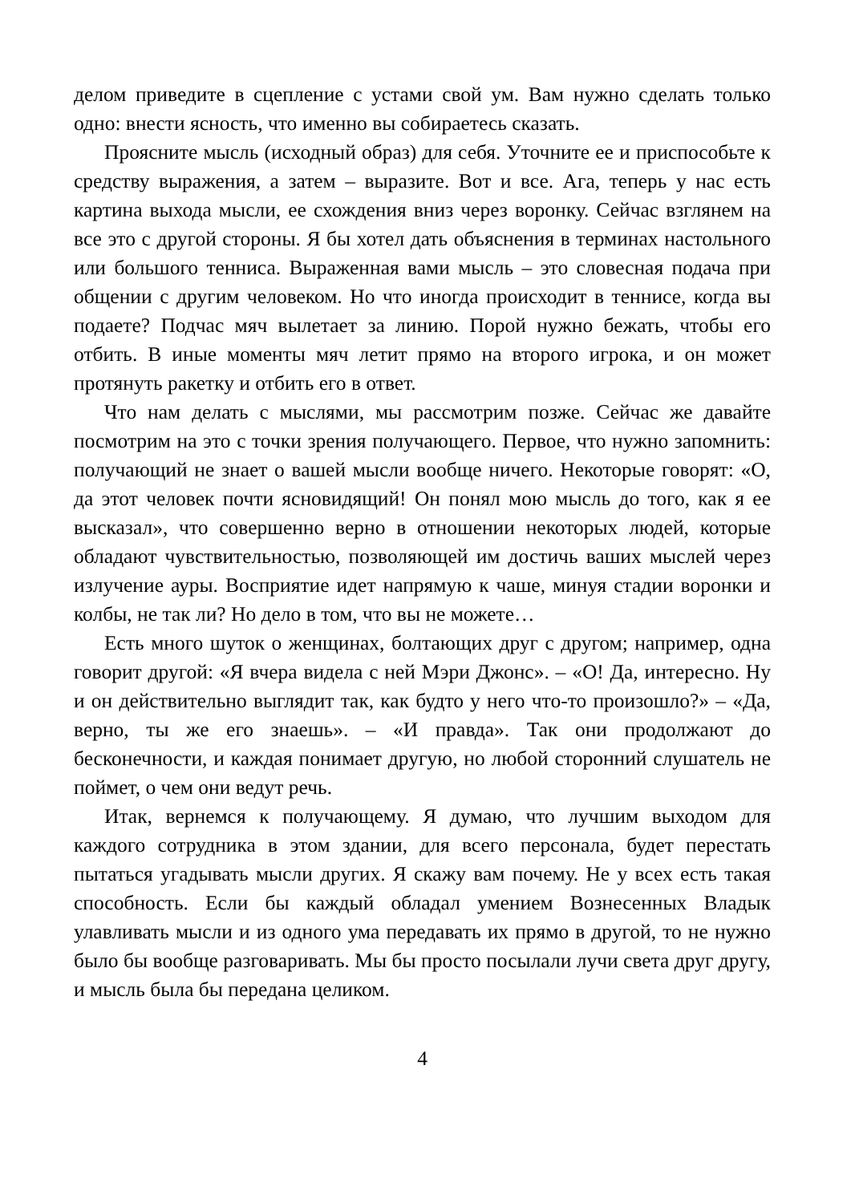делом приведите в сцепление с устами свой ум. Вам нужно сделать только одно: внести ясность, что именно вы собираетесь сказать.
Проясните мысль (исходный образ) для себя. Уточните ее и приспособьте к средству выражения, а затем – выразите. Вот и все. Ага, теперь у нас есть картина выхода мысли, ее схождения вниз через воронку. Сейчас взглянем на все это с другой стороны. Я бы хотел дать объяснения в терминах настольного или большого тен­ниса. Выраженная вами мысль – это словесная подача при обще­нии с другим человеком. Но что иногда происходит в теннисе, когда вы подаете? Подчас мяч вылетает за линию. Порой нужно бежать, чтобы его отбить. В иные моменты мяч летит прямо на второго игрока, и он может протянуть ракетку и отбить его в ответ.
Что нам делать с мыслями, мы рассмотрим позже. Сейчас же давайте посмотрим на это с точки зрения получающего. Первое, что нужно запомнить: получающий не знает о вашей мысли вооб­ще ничего. Некоторые говорят: «О, да этот человек почти ясновидящий! Он понял мою мысль до того, как я ее высказал», что совершенно верно в отношении некоторых людей, которые обла­дают чувствительностью, позволяющей им достичь ваших мыслей через излучение ауры. Восприятие идет напрямую к чаше, минуя стадии воронки и колбы, не так ли? Но дело в том, что вы не мо­жете…
Есть много шуток о женщинах, болтающих друг с другом; например, одна говорит другой: «Я вчера видела с ней Мэри Джонс». – «О! Да, интересно. Ну и он действительно выглядит так, как будто у него что-то произошло?» – «Да, верно, ты же его зна­ешь». – «И правда». Так они продолжают до бесконечности, и каждая понимает другую, но любой сторонний слушатель не пой­мет, о чем они ведут речь.
Итак, вернемся к получающему. Я думаю, что лучшим выходом для каждого сотрудника в этом здании, для всего персонала, будет перестать пытаться угадывать мысли других. Я скажу вам почему. Не у всех есть такая способность. Если бы каждый обладал умени­ем Вознесенных Владык улавливать мысли и из одного ума пере­давать их прямо в другой, то не нужно было бы вообще разговаривать. Мы бы просто посылали лучи света друг другу, и мысль была бы передана целиком.
4